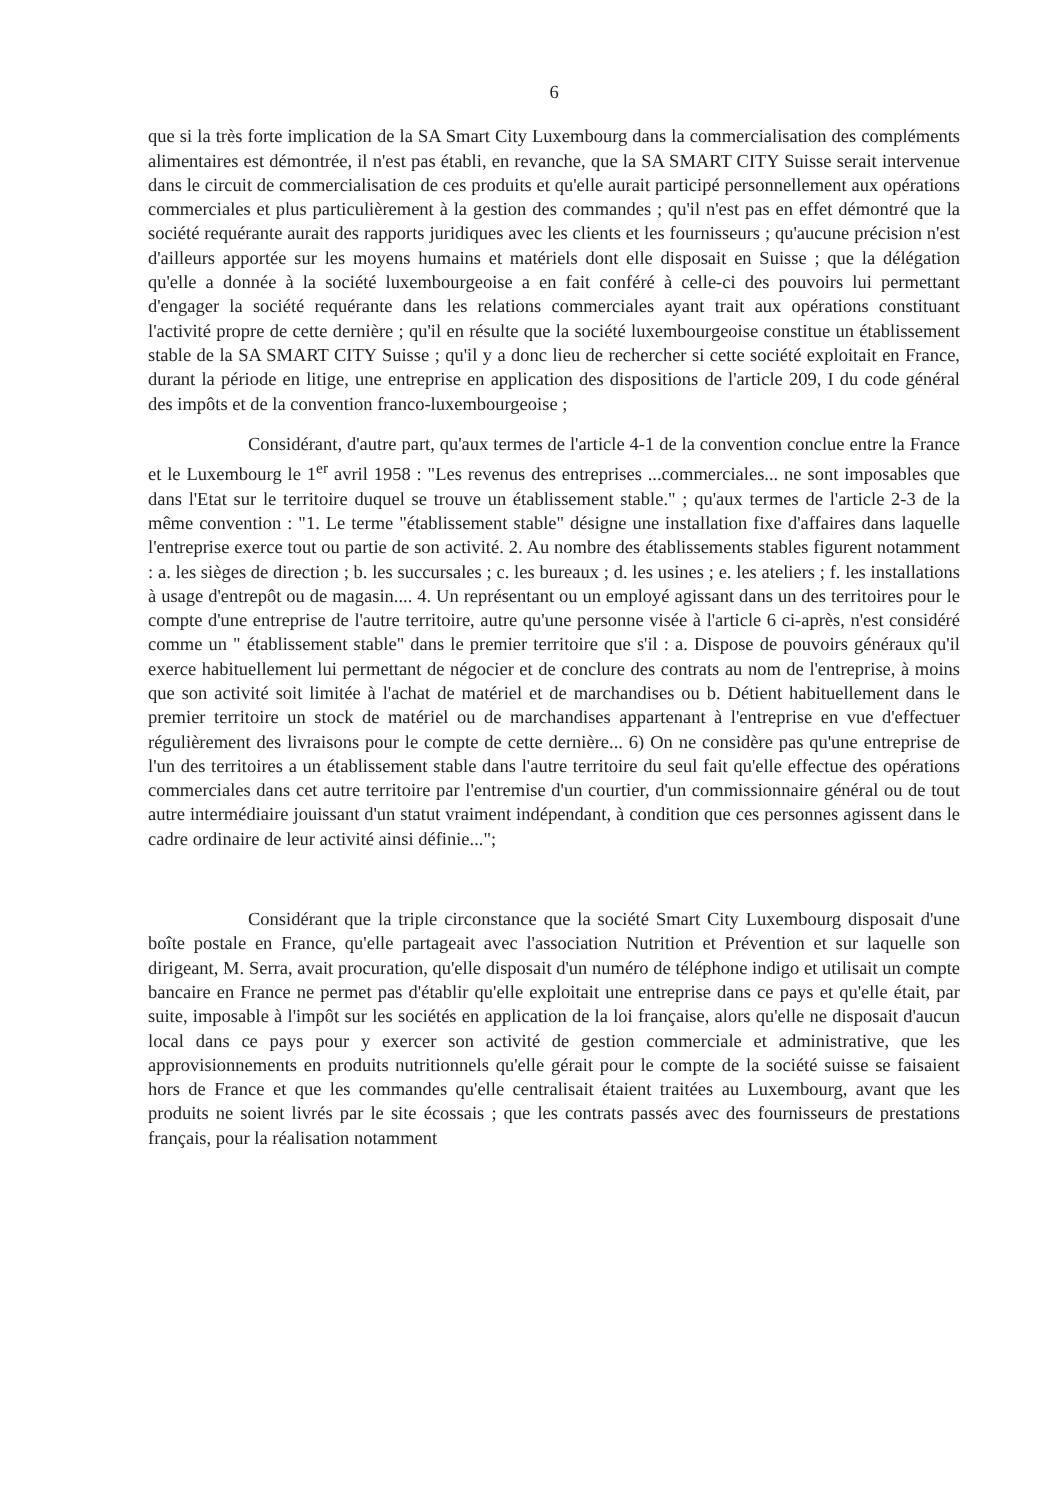6
que si la très forte implication de la SA Smart City Luxembourg dans la commercialisation des compléments alimentaires est démontrée, il n'est pas établi, en revanche, que la SA SMART CITY Suisse serait intervenue dans le circuit de commercialisation de ces produits et qu'elle aurait participé personnellement aux opérations commerciales et plus particulièrement à la gestion des commandes ; qu'il n'est pas en effet démontré que la société requérante aurait des rapports juridiques avec les clients et les fournisseurs ; qu'aucune précision n'est d'ailleurs apportée sur les moyens humains et matériels dont elle disposait en Suisse ; que la délégation qu'elle a donnée à la société luxembourgeoise a en fait conféré à celle-ci des pouvoirs lui permettant d'engager la société requérante dans les relations commerciales ayant trait aux opérations constituant l'activité propre de cette dernière ; qu'il en résulte que la société luxembourgeoise constitue un établissement stable de la SA SMART CITY Suisse ; qu'il y a donc lieu de rechercher si cette société exploitait en France, durant la période en litige, une entreprise en application des dispositions de l'article 209, I du code général des impôts et de la convention franco-luxembourgeoise ;
Considérant, d'autre part, qu'aux termes de l'article 4-1 de la convention conclue entre la France et le Luxembourg le 1<sup>er</sup> avril 1958 : "Les revenus des entreprises ...commerciales... ne sont imposables que dans l'Etat sur le territoire duquel se trouve un établissement stable." ; qu'aux termes de l'article 2-3 de la même convention : "1. Le terme "établissement stable" désigne une installation fixe d'affaires dans laquelle l'entreprise exerce tout ou partie de son activité. 2. Au nombre des établissements stables figurent notamment : a. les sièges de direction ; b. les succursales ; c. les bureaux ; d. les usines ; e. les ateliers ; f. les installations à usage d'entrepôt ou de magasin.... 4. Un représentant ou un employé agissant dans un des territoires pour le compte d'une entreprise de l'autre territoire, autre qu'une personne visée à l'article 6 ci-après, n'est considéré comme un " établissement stable" dans le premier territoire que s'il : a. Dispose de pouvoirs généraux qu'il exerce habituellement lui permettant de négocier et de conclure des contrats au nom de l'entreprise, à moins que son activité soit limitée à l'achat de matériel et de marchandises ou b. Détient habituellement dans le premier territoire un stock de matériel ou de marchandises appartenant à l'entreprise en vue d'effectuer régulièrement des livraisons pour le compte de cette dernière... 6) On ne considère pas qu'une entreprise de l'un des territoires a un établissement stable dans l'autre territoire du seul fait qu'elle effectue des opérations commerciales dans cet autre territoire par l'entremise d'un courtier, d'un commissionnaire général ou de tout autre intermédiaire jouissant d'un statut vraiment indépendant, à condition que ces personnes agissent dans le cadre ordinaire de leur activité ainsi définie...";
Considérant que la triple circonstance que la société Smart City Luxembourg disposait d'une boîte postale en France, qu'elle partageait avec l'association Nutrition et Prévention et sur laquelle son dirigeant, M. Serra, avait procuration, qu'elle disposait d'un numéro de téléphone indigo et utilisait un compte bancaire en France ne permet pas d'établir qu'elle exploitait une entreprise dans ce pays et qu'elle était, par suite, imposable à l'impôt sur les sociétés en application de la loi française, alors qu'elle ne disposait d'aucun local dans ce pays pour y exercer son activité de gestion commerciale et administrative, que les approvisionnements en produits nutritionnels qu'elle gérait pour le compte de la société suisse se faisaient hors de France et que les commandes qu'elle centralisait étaient traitées au Luxembourg, avant que les produits ne soient livrés par le site écossais ; que les contrats passés avec des fournisseurs de prestations français, pour la réalisation notamment